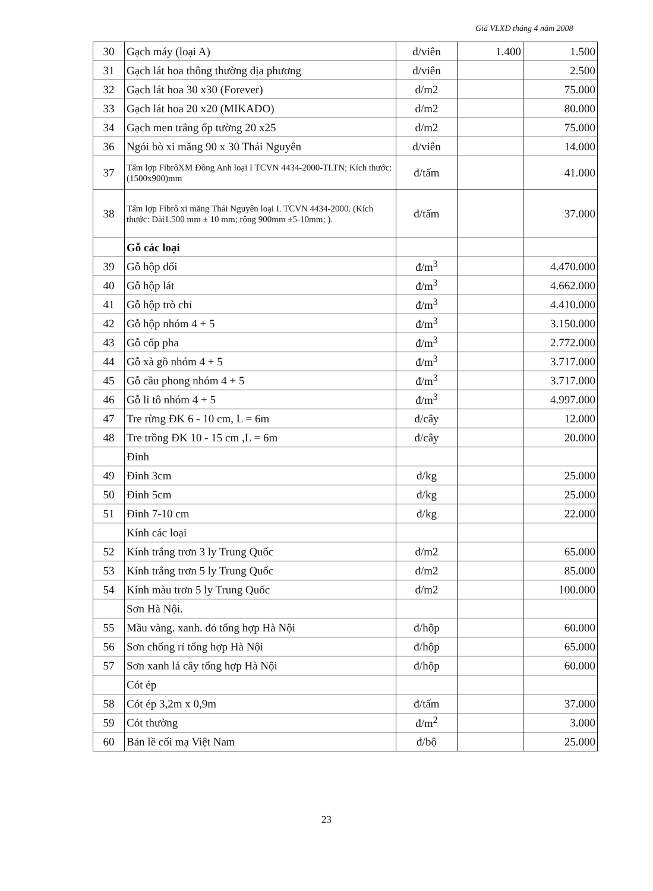Giá VLXD tháng 4 năm 2008
| 30 | Gạch máy (loại A) | đ/viên | 1.400 | 1.500 |
| 31 | Gạch lát hoa thông thường địa phương | đ/viên | | 2.500 |
| 32 | Gạch lát hoa 30 x30 (Forever) | đ/m2 | | 75.000 |
| 33 | Gạch lát hoa 20 x20 (MIKADO) | đ/m2 | | 80.000 |
| 34 | Gạch men trắng ốp tường 20 x25 | đ/m2 | | 75.000 |
| 36 | Ngói bò xi măng 90 x 30 Thái Nguyên | đ/viên | | 14.000 |
| 37 | Tấm lợp FibrôXM Đông Anh loại I TCVN 4434-2000-TLTN; Kích thước:(1500x900)mm | đ/tấm | | 41.000 |
| 38 | Tấm lợp Fibrô xi măng Thái Nguyên loại I. TCVN 4434-2000. (Kích thước: Dài1.500 mm ± 10 mm; rộng 900mm ±5-10mm; ). | đ/tấm | | 37.000 |
| | Gỗ các loại | | | |
| 39 | Gỗ hộp dổi | đ/m<sup>3</sup> | | 4.470.000 |
| 40 | Gỗ hộp lát | đ/m<sup>3</sup> | | 4.662.000 |
| 41 | Gỗ hộp trò chỉ | đ/m<sup>3</sup> | | 4.410.000 |
| 42 | Gỗ hộp nhóm 4 + 5 | đ/m<sup>3</sup> | | 3.150.000 |
| 43 | Gỗ cốp pha | đ/m<sup>3</sup> | | 2.772.000 |
| 44 | Gỗ xà gồ nhóm 4 + 5 | đ/m<sup>3</sup> | | 3.717.000 |
| 45 | Gỗ cầu phong nhóm 4 + 5 | đ/m<sup>3</sup> | | 3.717.000 |
| 46 | Gỗ li tô nhóm 4 + 5 | đ/m<sup>3</sup> | | 4.997.000 |
| 47 | Tre rừng ĐK 6 - 10 cm, L = 6m | đ/cây | | 12.000 |
| 48 | Tre trồng ĐK 10 - 15 cm ,L = 6m | đ/cây | | 20.000 |
| | Đinh | | | |
| 49 | Đinh 3cm | đ/kg | | 25.000 |
| 50 | Đinh 5cm | đ/kg | | 25.000 |
| 51 | Đinh 7-10 cm | đ/kg | | 22.000 |
| | Kính các loại | | | |
| 52 | Kính trắng trơn 3 ly Trung Quốc | đ/m2 | | 65.000 |
| 53 | Kính trắng trơn 5 ly Trung Quốc | đ/m2 | | 85.000 |
| 54 | Kính màu trơn 5 ly Trung Quốc | đ/m2 | | 100.000 |
| | Sơn Hà Nội. | | | |
| 55 | Mầu vàng. xanh. đỏ tổng hợp Hà Nội | đ/hộp | | 60.000 |
| 56 | Sơn chống rỉ tổng hợp Hà Nội | đ/hộp | | 65.000 |
| 57 | Sơn xanh lá cây tổng hợp Hà Nội | đ/hộp | | 60.000 |
| | Cót ép | | | |
| 58 | Cót ép 3,2m x 0,9m | đ/tấm | | 37.000 |
| 59 | Cót thường | đ/m<sup>2</sup> | | 3.000 |
| 60 | Bản lề cối mạ Việt Nam | đ/bộ | | 25.000 |
23